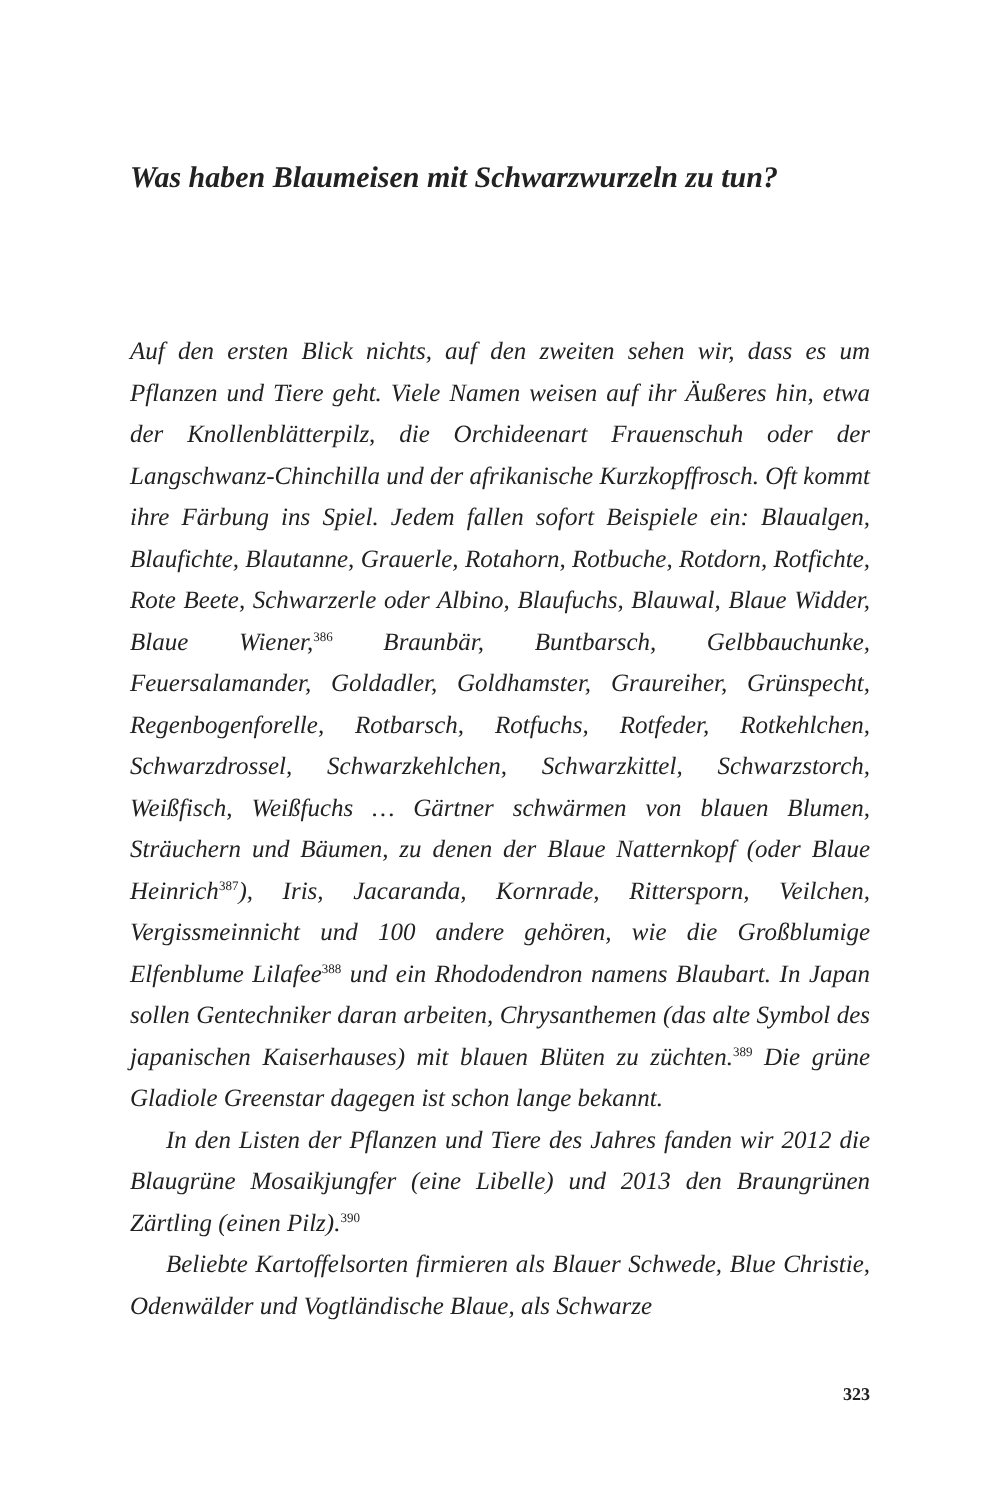Was haben Blaumeisen mit Schwarzwurzeln zu tun?
Auf den ersten Blick nichts, auf den zweiten sehen wir, dass es um Pflanzen und Tiere geht. Viele Namen weisen auf ihr Äußeres hin, etwa der Knollenblätterpilz, die Orchideenart Frauenschuh oder der Langschwanz-Chinchilla und der afrikanische Kurzkopffrosch. Oft kommt ihre Färbung ins Spiel. Jedem fallen sofort Beispiele ein: Blaualgen, Blaufichte, Blautanne, Grauerle, Rotahorn, Rotbuche, Rotdorn, Rotfichte, Rote Beete, Schwarzerle oder Albino, Blaufuchs, Blauwal, Blaue Widder, Blaue Wiener,<sup>386</sup> Braunbär, Buntbarsch, Gelbbauchunke, Feuersalamander, Goldadler, Goldhamster, Graureiher, Grünspecht, Regenbogenforelle, Rotbarsch, Rotfuchs, Rotfeder, Rotkehlchen, Schwarzdrossel, Schwarzkehlchen, Schwarzkittel, Schwarzstorch, Weißfisch, Weißfuchs … Gärtner schwärmen von blauen Blumen, Sträuchern und Bäumen, zu denen der Blaue Natternkopf (oder Blaue Heinrich<sup>387</sup>), Iris, Jacaranda, Kornrade, Rittersporn, Veilchen, Vergissmeinnicht und 100 andere gehören, wie die Großblumige Elfenblume Lilafee<sup>388</sup> und ein Rhododendron namens Blaubart. In Japan sollen Gentechniker daran arbeiten, Chrysanthemen (das alte Symbol des japanischen Kaiserhauses) mit blauen Blüten zu züchten.<sup>389</sup> Die grüne Gladiole Greenstar dagegen ist schon lange bekannt.
In den Listen der Pflanzen und Tiere des Jahres fanden wir 2012 die Blaugrüne Mosaikjungfer (eine Libelle) und 2013 den Braungrünen Zärtling (einen Pilz).<sup>390</sup>
Beliebte Kartoffelsorten firmieren als Blauer Schwede, Blue Christie, Odenwälder und Vogtländische Blaue, als Schwarze
323